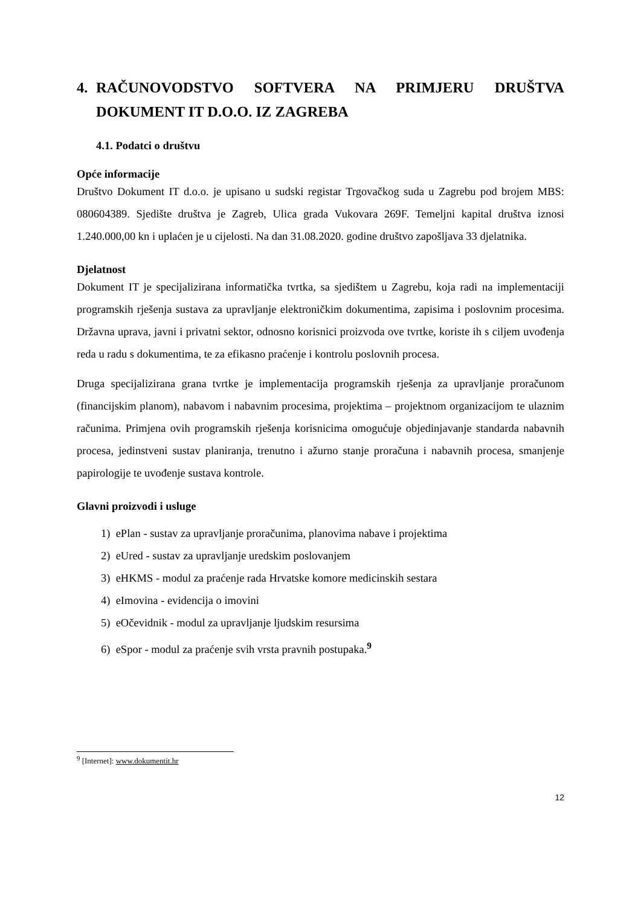4. RAČUNOVODSTVO SOFTVERA NA PRIMJERU DRUŠTVA DOKUMENT IT D.O.O. IZ ZAGREBA
4.1. Podatci o društvu
Opće informacije
Društvo Dokument IT d.o.o. je upisano u sudski registar Trgovačkog suda u Zagrebu pod brojem MBS: 080604389. Sjedište društva je Zagreb, Ulica grada Vukovara 269F. Temeljni kapital društva iznosi 1.240.000,00 kn i uplaćen je u cijelosti. Na dan 31.08.2020. godine društvo zapošljava 33 djelatnika.
Djelatnost
Dokument IT je specijalizirana informatička tvrtka, sa sjedištem u Zagrebu, koja radi na implementaciji programskih rješenja sustava za upravljanje elektroničkim dokumentima, zapisima i poslovnim procesima. Državna uprava, javni i privatni sektor, odnosno korisnici proizvoda ove tvrtke, koriste ih s ciljem uvođenja reda u radu s dokumentima, te za efikasno praćenje i kontrolu poslovnih procesa.
Druga specijalizirana grana tvrtke je implementacija programskih rješenja za upravljanje proračunom (financijskim planom), nabavom i nabavnim procesima, projektima – projektnom organizacijom te ulaznim računima. Primjena ovih programskih rješenja korisnicima omogućuje objedinjavanje standarda nabavnih procesa, jedinstveni sustav planiranja, trenutno i ažurno stanje proračuna i nabavnih procesa, smanjenje papirologije te uvođenje sustava kontrole.
Glavni proizvodi i usluge
1) ePlan - sustav za upravljanje proračunima, planovima nabave i projektima
2) eUred - sustav za upravljanje uredskim poslovanjem
3) eHKMS - modul za praćenje rada Hrvatske komore medicinskih sestara
4) eImovina - evidencija o imovini
5) eOčevidnik - modul za upravljanje ljudskim resursima
6) eSpor - modul za praćenje svih vrsta pravnih postupaka.<sup>9</sup>
<sup>9</sup> [Internet]: www.dokumentit.hr
12